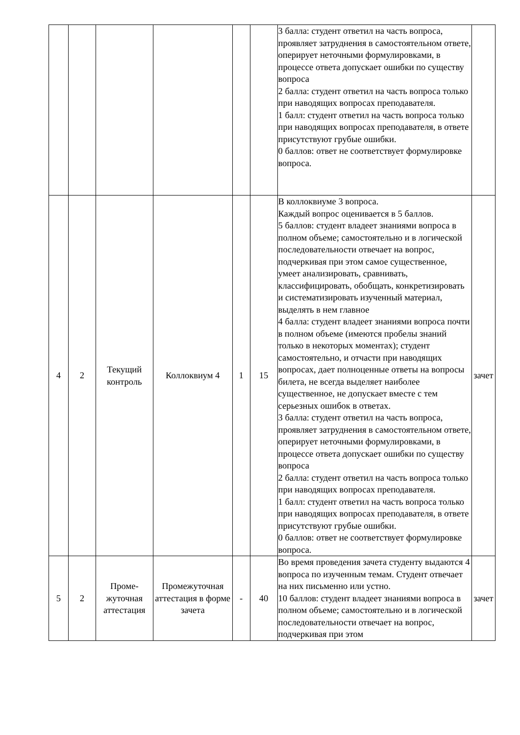| | | | | | | 3 балла: студент ответил на часть вопроса, проявляет затруднения в самостоятельном ответе, оперирует неточными формулировками, в процессе ответа допускает ошибки по существу вопроса 2 балла: студент ответил на часть вопроса только при наводящих вопросах преподавателя. 1 балл: студент ответил на часть вопроса только при наводящих вопросах преподавателя, в ответе присутствуют грубые ошибки. 0 баллов: ответ не соответствует формулировке вопроса. | |
| 4 | 2 | Текущий контроль | Коллоквиум 4 | 1 | 15 | В коллоквиуме 3 вопроса. Каждый вопрос оценивается в 5 баллов. 5 баллов: студент владеет знаниями вопроса в полном объеме; самостоятельно и в логической последовательности отвечает на вопрос, подчеркивая при этом самое существенное, умеет анализировать, сравнивать, классифицировать, обобщать, конкретизировать и систематизировать изученный материал, выделять в нем главное 4 балла: студент владеет знаниями вопроса почти в полном объеме (имеются пробелы знаний только в некоторых моментах); студент самостоятельно, и отчасти при наводящих вопросах, дает полноценные ответы на вопросы билета, не всегда выделяет наиболее существенное, не допускает вместе с тем серьезных ошибок в ответах. 3 балла: студент ответил на часть вопроса, проявляет затруднения в самостоятельном ответе, оперирует неточными формулировками, в процессе ответа допускает ошибки по существу вопроса 2 балла: студент ответил на часть вопроса только при наводящих вопросах преподавателя. 1 балл: студент ответил на часть вопроса только при наводящих вопросах преподавателя, в ответе присутствуют грубые ошибки. 0 баллов: ответ не соответствует формулировке вопроса. | зачет |
| 5 | 2 | Проме-жуточная аттестация | Промежуточная аттестация в форме зачета | - | 40 | Во время проведения зачета студенту выдаются 4 вопроса по изученным темам. Студент отвечает на них письменно или устно. 10 баллов: студент владеет знаниями вопроса в полном объеме; самостоятельно и в логической последовательности отвечает на вопрос, подчеркивая при этом | зачет |